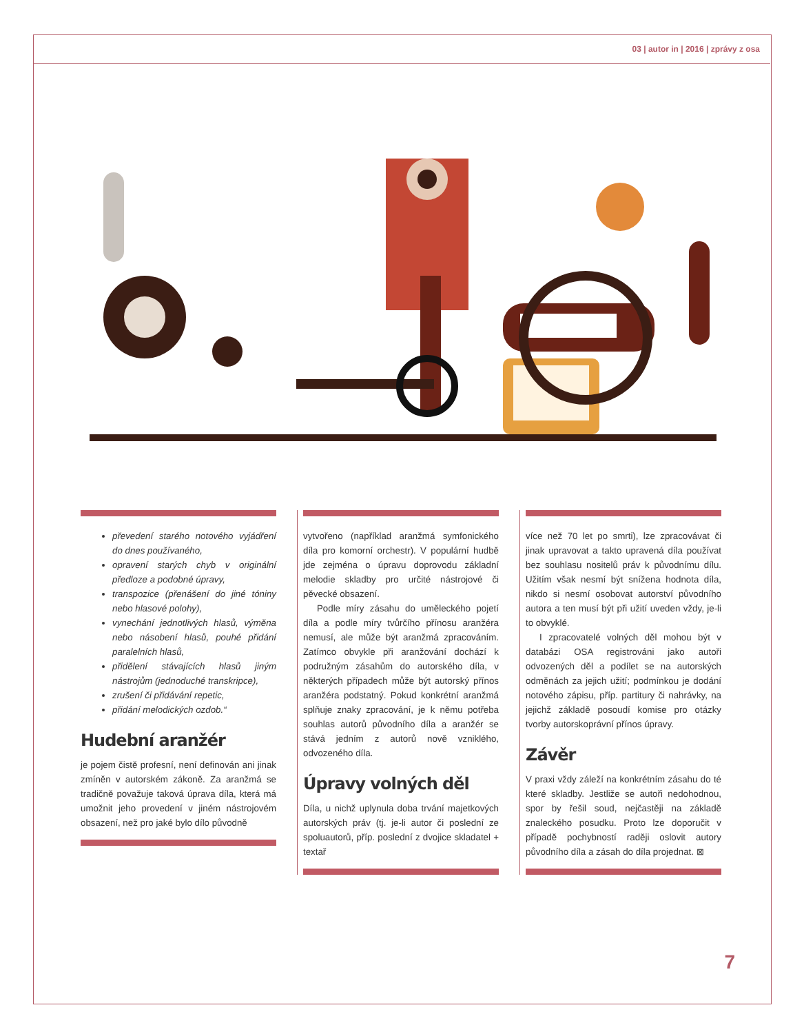03 | autor in | 2016 | zprávy z osa
převedení starého notového vyjádření do dnes používaného,
opravení starých chyb v originální předloze a podobné úpravy,
transpozice (přenášení do jiné tóniny nebo hlasové polohy),
vynechání jednotlivých hlasů, výměna nebo násobení hlasů, pouhé přidání paralelních hlasů,
přidělení stávajících hlasů jiným nástrojům (jednoduché transkripce),
zrušení či přidávání repetic,
přidání melodických ozdob.“
Hudební aranžér
je pojem čistě profesní, není definován ani jinak zmíněn v autorském zákoně. Za aranžmá se tradičně považuje taková úprava díla, která má umožnit jeho provedení v jiném nástrojovém obsazení, než pro jaké bylo dílo původně
vytvořeno (například aranžmá symfonického díla pro komorní orchestr). V populární hudbě jde zejména o úpravu doprovodu základní melodie skladby pro určité nástrojové či pěvecké obsazení.
Podle míry zásahu do uměleckého pojetí díla a podle míry tvůrčího přínosu aranžéra nemusí, ale může být aranžmá zpracováním. Zatímco obvykle při aranžování dochází k podružným zásahům do autorského díla, v některých případech může být autorský přínos aranžéra podstatný. Pokud konkrétní aranžmá splňuje znaky zpracování, je k němu potřeba souhlas autorů původního díla a aranžér se stává jedním z autorů nově vzniklého, odvozeného díla.
Úpravy volných děl
Díla, u nichž uplynula doba trvání majetkových autorských práv (tj. je-li autor či poslední ze spoluautorů, příp. poslední z dvojice skladatel + textař
více než 70 let po smrti), lze zpracovávat či jinak upravovat a takto upravená díla používat bez souhlasu nositelů práv k původnímu dílu. Užitím však nesmí být snížena hodnota díla, nikdo si nesmí osobovat autorství původního autora a ten musí být při užití uveden vždy, je-li to obvyklé.
I zpracovatelé volných děl mohou být v databázi OSA registrováni jako autoři odvozených děl a podílet se na autorských odměnách za jejich užití; podmínkou je dodání notového zápisu, příp. partitury či nahrávky, na jejichž základě posoudí komise pro otázky tvorby autorskoprávní přínos úpravy.
Závěr
V praxi vždy záleží na konkrétním zásahu do té které skladby. Jestliže se autoři nedohodnou, spor by řešil soud, nejčastěji na základě znaleckého posudku. Proto lze doporučit v případě pochybností raději oslovit autory původního díla a zásah do díla projednat. ⊠
7